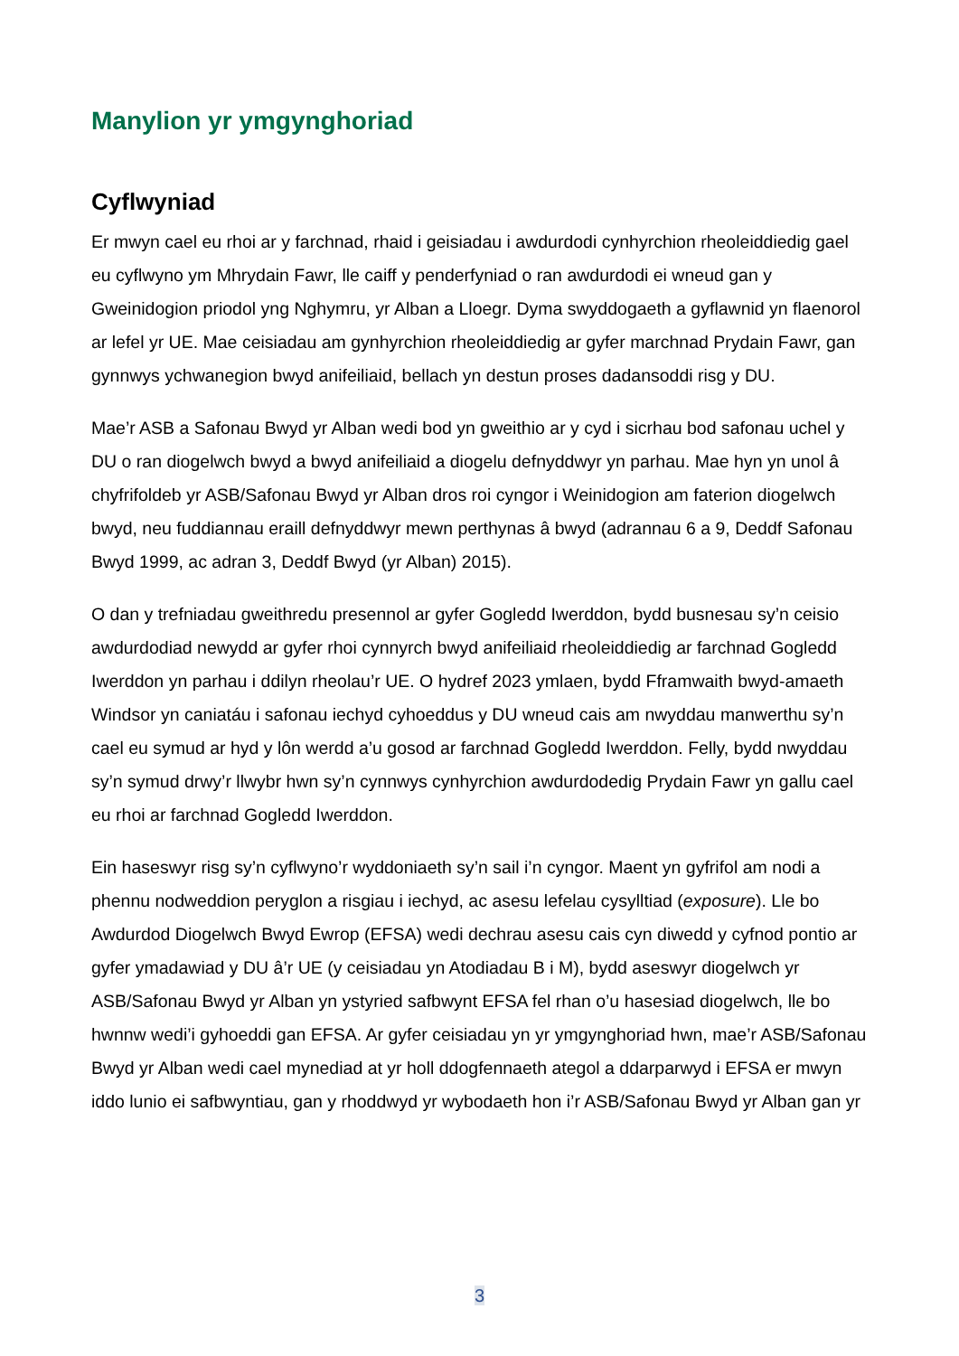Manylion yr ymgynghoriad
Cyflwyniad
Er mwyn cael eu rhoi ar y farchnad, rhaid i geisiadau i awdurdodi cynhyrchion rheoleiddiedig gael eu cyflwyno ym Mhrydain Fawr, lle caiff y penderfyniad o ran awdurdodi ei wneud gan y Gweinidogion priodol yng Nghymru, yr Alban a Lloegr. Dyma swyddogaeth a gyflawnid yn flaenorol ar lefel yr UE. Mae ceisiadau am gynhyrchion rheoleiddiedig ar gyfer marchnad Prydain Fawr, gan gynnwys ychwanegion bwyd anifeiliaid, bellach yn destun proses dadansoddi risg y DU.
Mae’r ASB a Safonau Bwyd yr Alban wedi bod yn gweithio ar y cyd i sicrhau bod safonau uchel y DU o ran diogelwch bwyd a bwyd anifeiliaid a diogelu defnyddwyr yn parhau. Mae hyn yn unol â chyfrifoldeb yr ASB/Safonau Bwyd yr Alban dros roi cyngor i Weinidogion am faterion diogelwch bwyd, neu fuddiannau eraill defnyddwyr mewn perthynas â bwyd (adrannau 6 a 9, Deddf Safonau Bwyd 1999, ac adran 3, Deddf Bwyd (yr Alban) 2015).
O dan y trefniadau gweithredu presennol ar gyfer Gogledd Iwerddon, bydd busnesau sy’n ceisio awdurdodiad newydd ar gyfer rhoi cynnyrch bwyd anifeiliaid rheoleiddiedig ar farchnad Gogledd Iwerddon yn parhau i ddilyn rheolau’r UE. O hydref 2023 ymlaen, bydd Fframwaith bwyd-amaeth Windsor yn caniatáu i safonau iechyd cyhoeddus y DU wneud cais am nwyddau manwerthu sy’n cael eu symud ar hyd y lôn werdd a’u gosod ar farchnad Gogledd Iwerddon. Felly, bydd nwyddau sy’n symud drwy’r llwybr hwn sy’n cynnwys cynhyrchion awdurdodedig Prydain Fawr yn gallu cael eu rhoi ar farchnad Gogledd Iwerddon.
Ein haseswyr risg sy’n cyflwyno’r wyddoniaeth sy’n sail i’n cyngor. Maent yn gyfrifol am nodi a phennu nodweddion peryglon a risgiau i iechyd, ac asesu lefelau cysylltiad (exposure). Lle bo Awdurdod Diogelwch Bwyd Ewrop (EFSA) wedi dechrau asesu cais cyn diwedd y cyfnod pontio ar gyfer ymadawiad y DU â’r UE (y ceisiadau yn Atodiadau B i M), bydd aseswyr diogelwch yr ASB/Safonau Bwyd yr Alban yn ystyried safbwynt EFSA fel rhan o’u hasesiad diogelwch, lle bo hwnnw wedi’i gyhoeddi gan EFSA. Ar gyfer ceisiadau yn yr ymgynghoriad hwn, mae’r ASB/Safonau Bwyd yr Alban wedi cael mynediad at yr holl ddogfennaeth ategol a ddarparwyd i EFSA er mwyn iddo lunio ei safbwyntiau, gan y rhoddwyd yr wybodaeth hon i’r ASB/Safonau Bwyd yr Alban gan yr
3